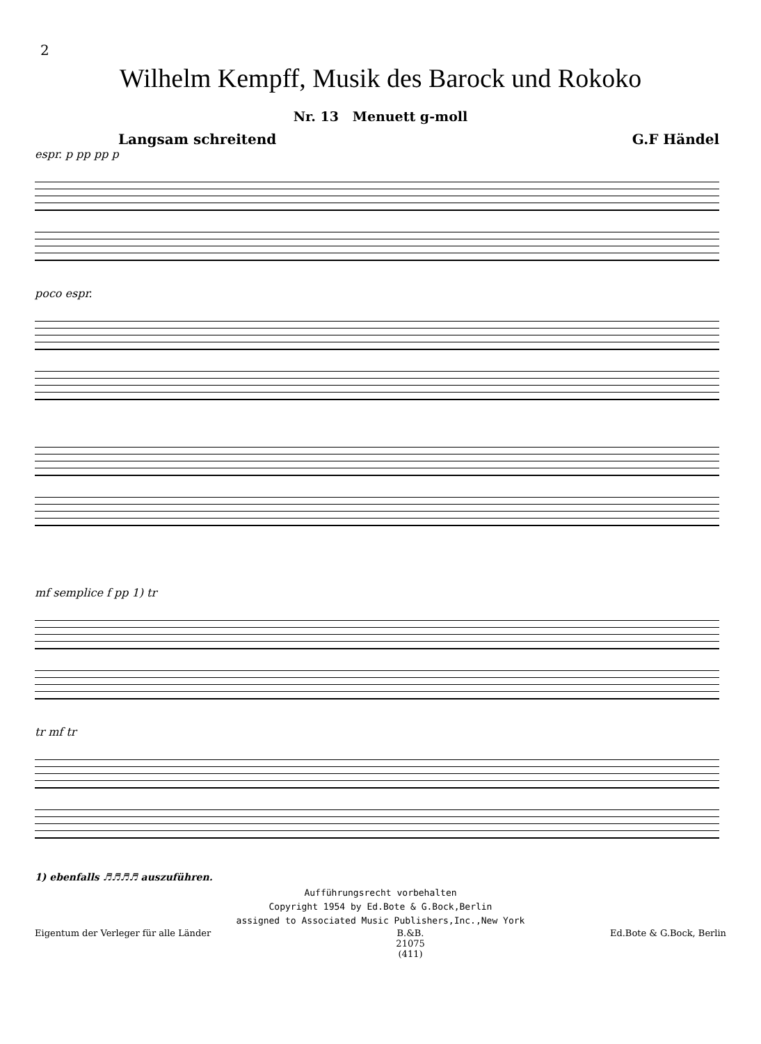2
Wilhelm Kempff, Musik des Barock und Rokoko
Nr. 13 Menuett g-moll
Langsam schreitend G.F Händel
espr. p pp pp p
poco espr.
mf semplice f pp 1) tr
tr mf tr
1) ebenfalls ♬♬♬♬ auszuführen.
Aufführungsrecht vorbehalten
Copyright 1954 by Ed.Bote & G.Bock,Berlin
assigned to Associated Music Publishers,Inc.,New York
Eigentum der Verleger für alle Länder B.&B.
21075
(411) Ed.Bote & G.Bock, Berlin